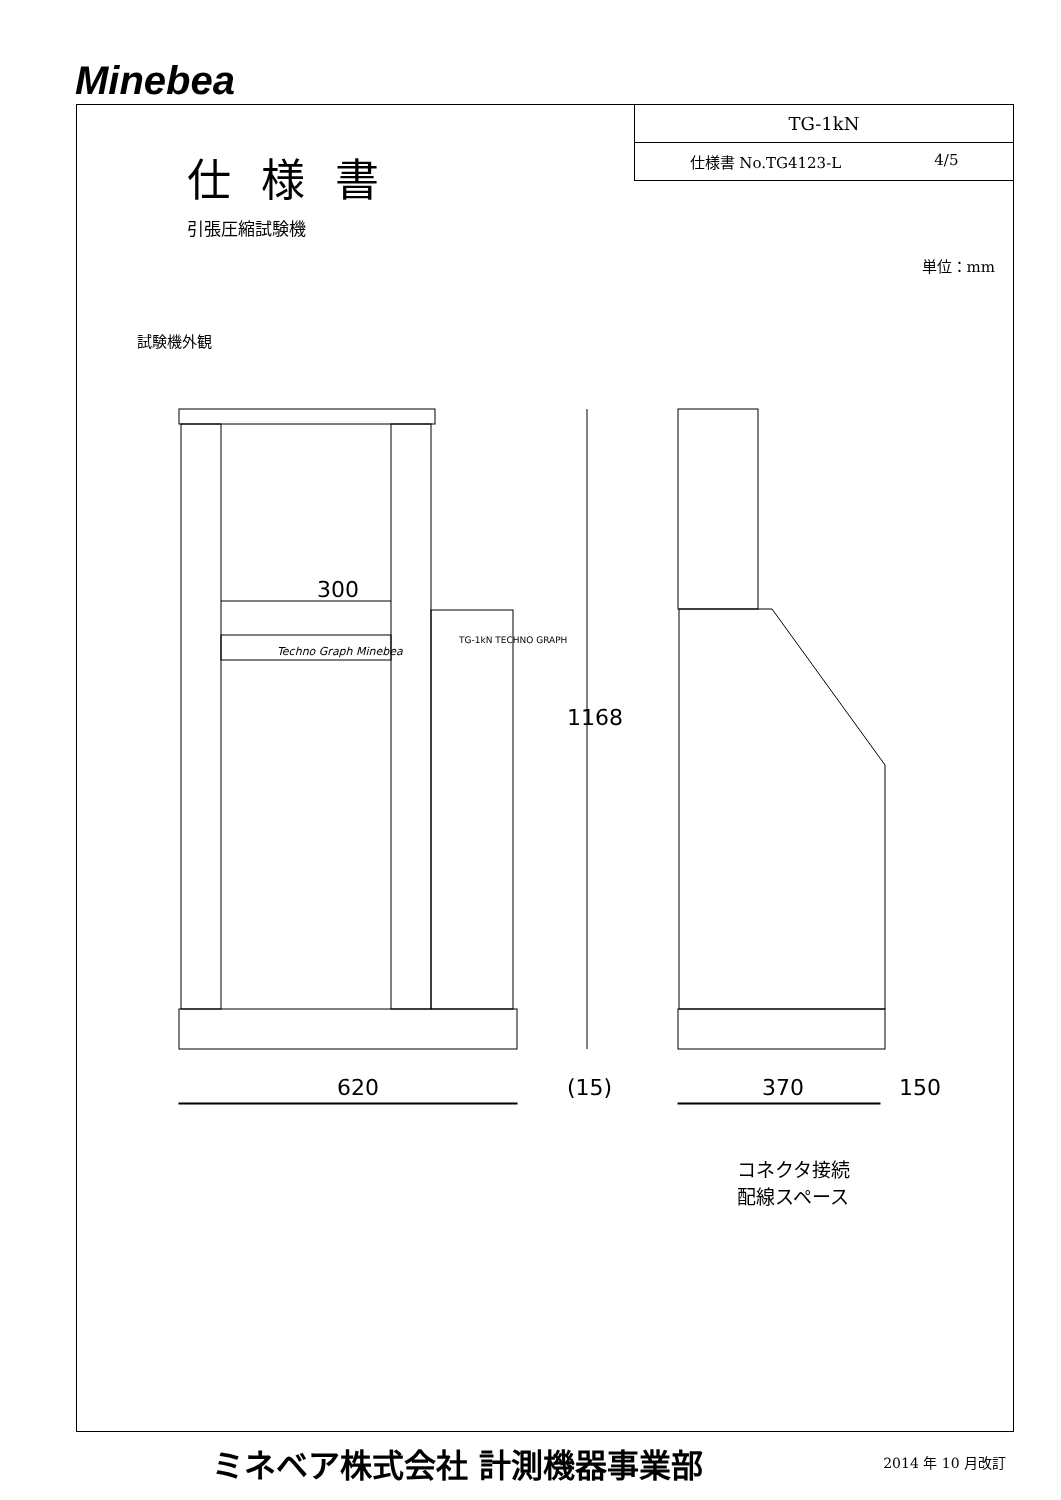Minebea
仕様書
引張圧縮試験機
TG-1kN
仕様書 No.TG4123-L 4/5
単位：mm
試験機外観
300
Techno Graph Minebea
TG-1kN TECHNO GRAPH
1168
620 (15) 370 150
コネクタ接続
配線スペース
ミネベア株式会社 計測機器事業部 2014 年 10 月改訂